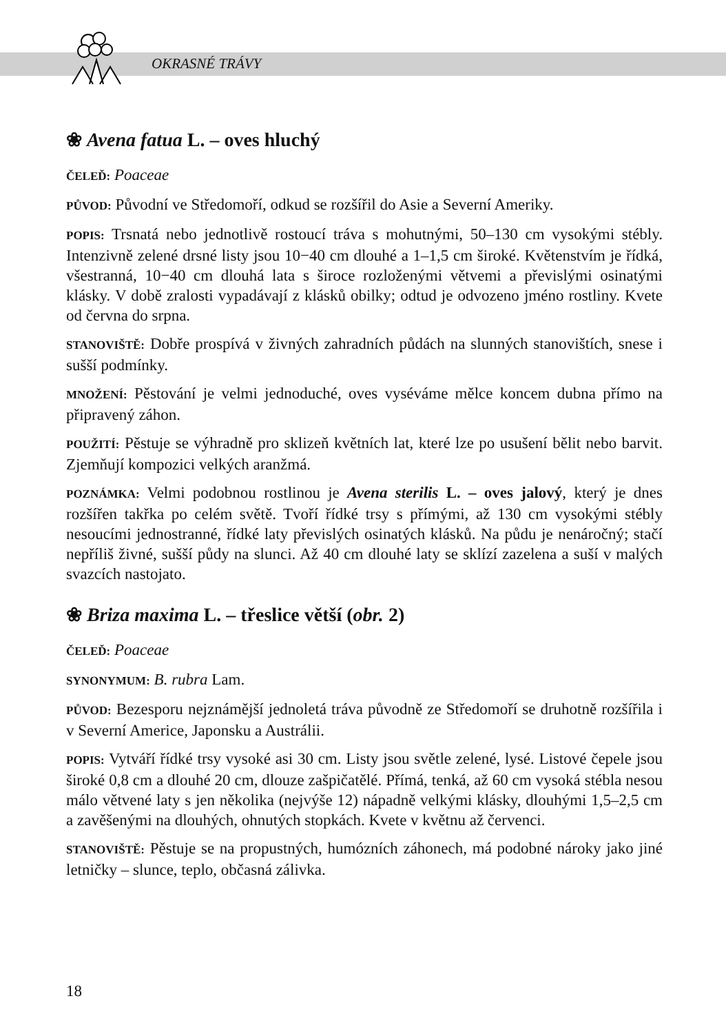OKRASNÉ TRÁVY
❀ Avena fatua L. – oves hluchý
ČELEĎ: Poaceae
PŮVOD: Původní ve Středomoří, odkud se rozšířil do Asie a Severní Ameriky.
POPIS: Trsnatá nebo jednotlivě rostoucí tráva s mohutnými, 50–130 cm vysokými stébly. Intenzivně zelené drsné listy jsou 10−40 cm dlouhé a 1–1,5 cm široké. Květenstvím je řídká, všestranná, 10−40 cm dlouhá lata s široce rozloženými větvemi a převislými osinatými klásky. V době zralosti vypadávají z klásků obilky; odtud je odvozeno jméno rostliny. Kvete od června do srpna.
STANOVIŠTĚ: Dobře prospívá v živných zahradních půdách na slunných stanovištích, snese i sušší podmínky.
MNOŽENÍ: Pěstování je velmi jednoduché, oves vyséváme mělce koncem dubna přímo na připravený záhon.
POUŽITÍ: Pěstuje se výhradně pro sklizeň květních lat, které lze po usušení bělit nebo barvit. Zjemňují kompozici velkých aranžmá.
POZNÁMKA: Velmi podobnou rostlinou je Avena sterilis L. – oves jalový, který je dnes rozšířen takřka po celém světě. Tvoří řídké trsy s přímými, až 130 cm vysokými stébly nesoucími jednostranné, řídké laty převislých osinatých klásků. Na půdu je nenáročný; stačí nepříliš živné, sušší půdy na slunci. Až 40 cm dlouhé laty se sklízí zazelena a suší v malých svazcích nastojato.
❀ Briza maxima L. – třeslice větší (obr. 2)
ČELEĎ: Poaceae
SYNONYMUM: B. rubra Lam.
PŮVOD: Bezesporu nejznámější jednoletá tráva původně ze Středomoří se druhotně rozšířila i v Severní Americe, Japonsku a Austrálii.
POPIS: Vytváří řídké trsy vysoké asi 30 cm. Listy jsou světle zelené, lysé. Listové čepele jsou široké 0,8 cm a dlouhé 20 cm, dlouze zašpičatělé. Přímá, tenká, až 60 cm vysoká stébla nesou málo větvené laty s jen několika (nejvýše 12) nápadně velkými klásky, dlouhými 1,5–2,5 cm a zavěšenými na dlouhých, ohnutých stopkách. Kvete v květnu až červenci.
STANOVIŠTĚ: Pěstuje se na propustných, humózních záhonech, má podobné nároky jako jiné letničky – slunce, teplo, občasná zálivka.
18